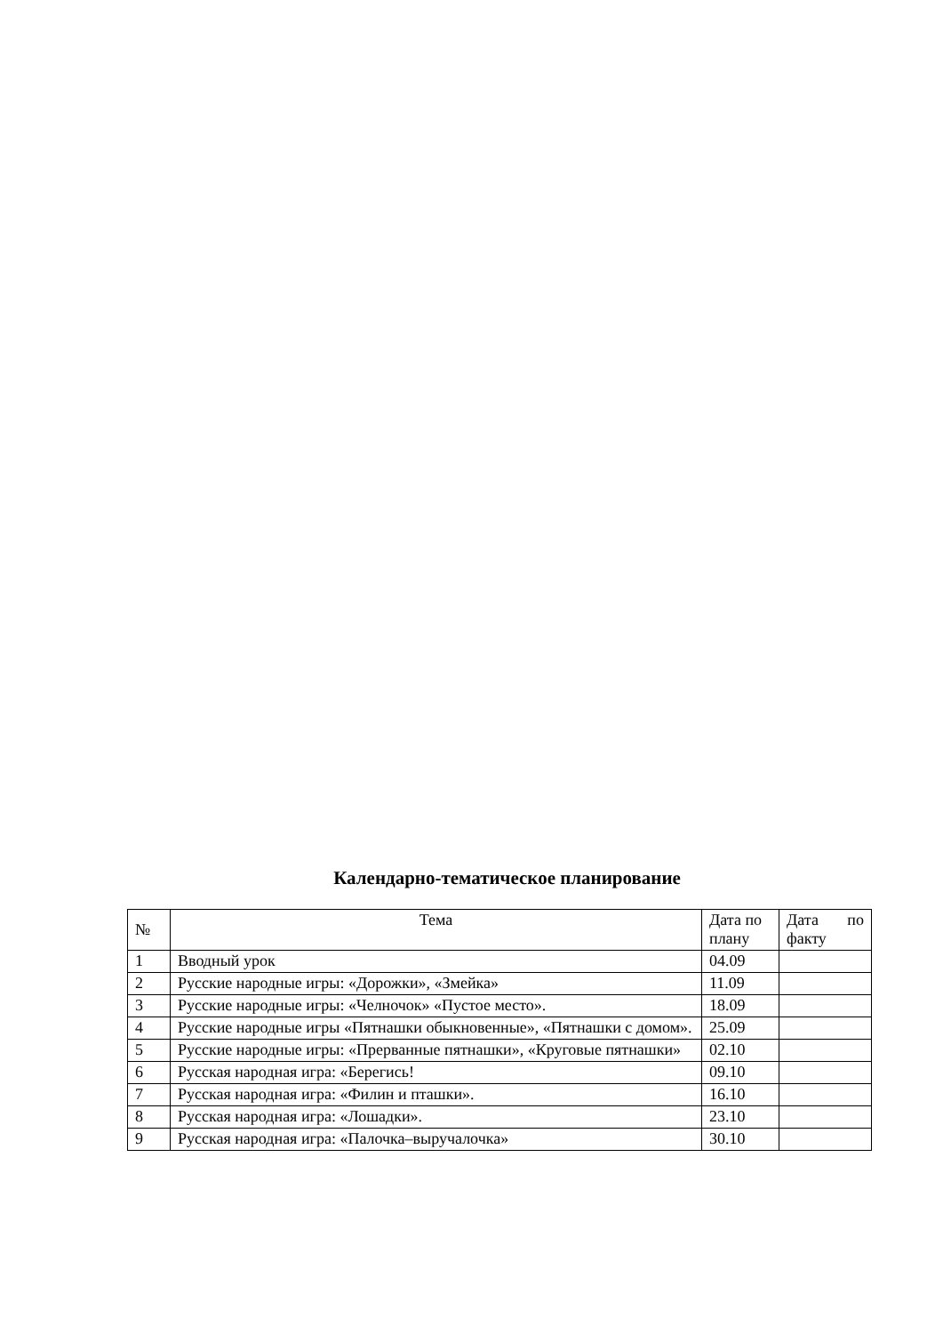Календарно-тематическое планирование
| № | Тема | Дата по плану | Дата по факту |
| --- | --- | --- | --- |
| 1 | Вводный урок | 04.09 | |
| 2 | Русские народные игры: «Дорожки», «Змейка» | 11.09 | |
| 3 | Русские народные игры: «Челночок» «Пустое место». | 18.09 | |
| 4 | Русские народные игры «Пятнашки обыкновенные», «Пятнашки с домом». | 25.09 | |
| 5 | Русские народные игры: «Прерванные пятнашки», «Круговые пятнашки» | 02.10 | |
| 6 | Русская народная игра: «Берегись! | 09.10 | |
| 7 | Русская народная игра: «Филин и пташки». | 16.10 | |
| 8 | Русская народная игра: «Лошадки». | 23.10 | |
| 9 | Русская народная игра: «Палочка–выручалочка» | 30.10 | |